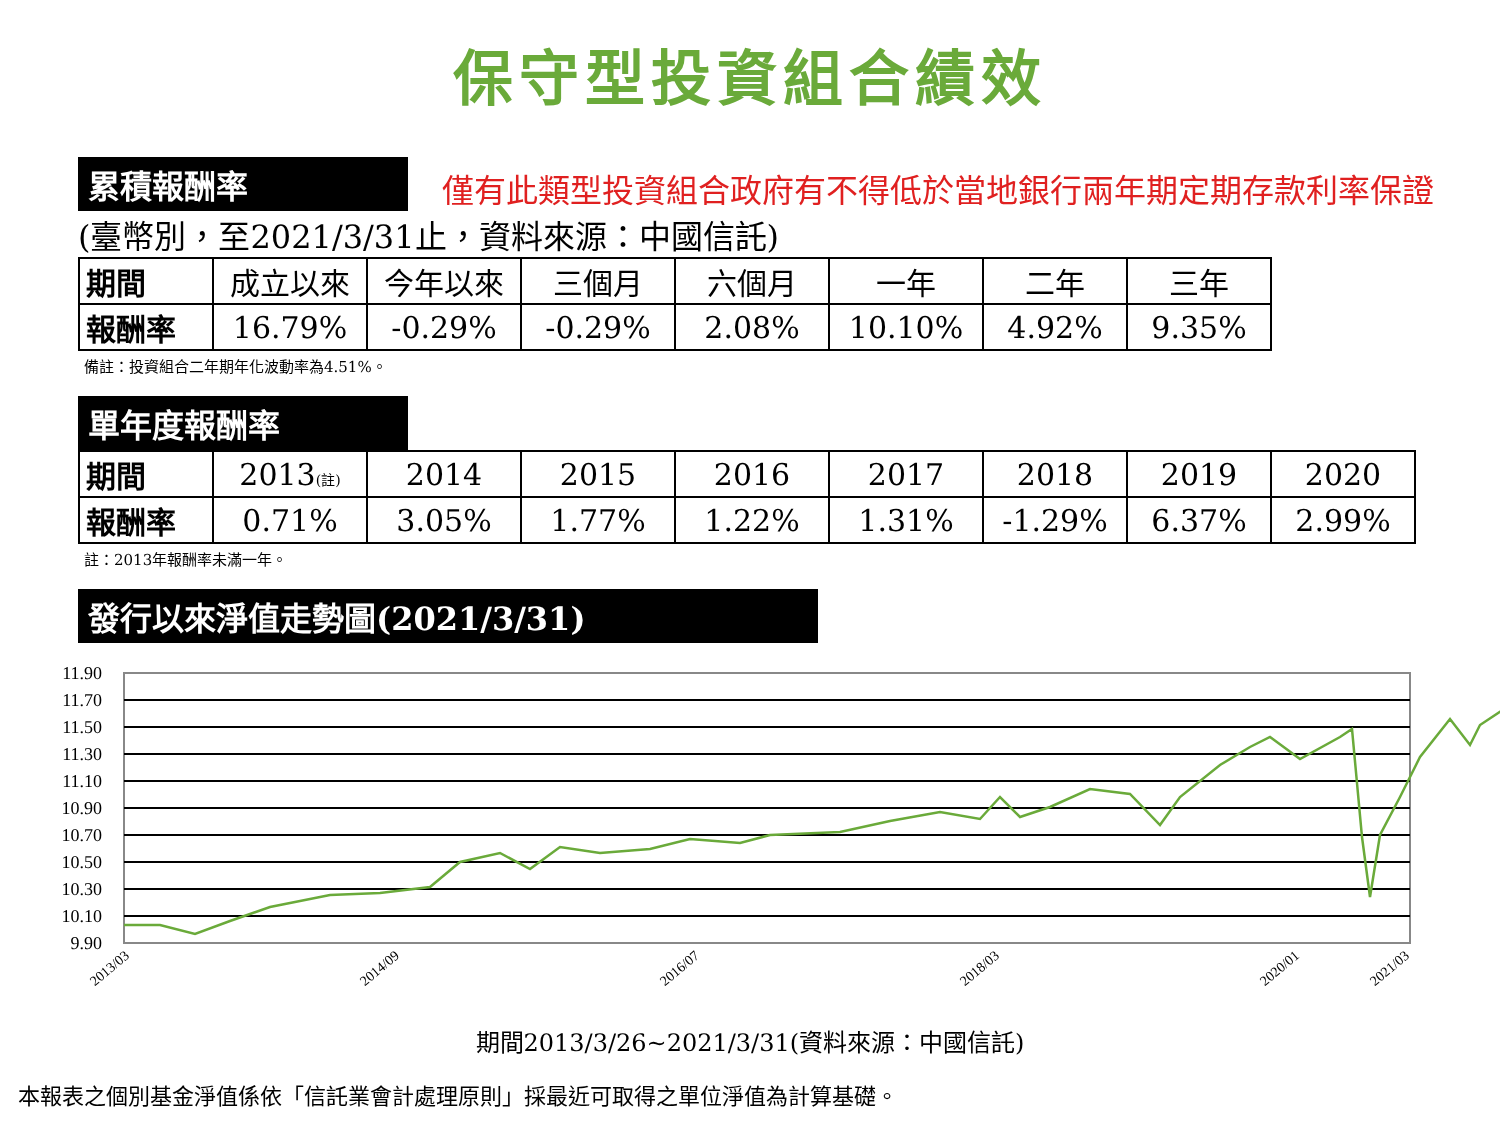保守型投資組合績效
累積報酬率 僅有此類型投資組合政府有不得低於當地銀行兩年期定期存款利率保證
(臺幣別，至2021/3/31止，資料來源：中國信託)
| 期間 | 成立以來 | 今年以來 | 三個月 | 六個月 | 一年 | 二年 | 三年 |
| 報酬率 | 16.79% | -0.29% | -0.29% | 2.08% | 10.10% | 4.92% | 9.35% |
備註：投資組合二年期年化波動率為4.51%。
單年度報酬率
| 期間 | 2013 (註) | 2014 | 2015 | 2016 | 2017 | 2018 | 2019 | 2020 |
| 報酬率 | 0.71% | 3.05% | 1.77% | 1.22% | 1.31% | -1.29% | 6.37% | 2.99% |
註：2013年報酬率未滿一年。
發行以來淨值走勢圖(2021/3/31)
11.90
11.70
11.50
11.30
11.10
10.90
10.70
10.50
10.30
10.10
9.90
2013/03
2014/09
2016/07
2018/03
2020/01
2021/03
期間2013/3/26~2021/3/31(資料來源：中國信託)
本報表之個別基金淨值係依「信託業會計處理原則」採最近可取得之單位淨值為計算基礎。